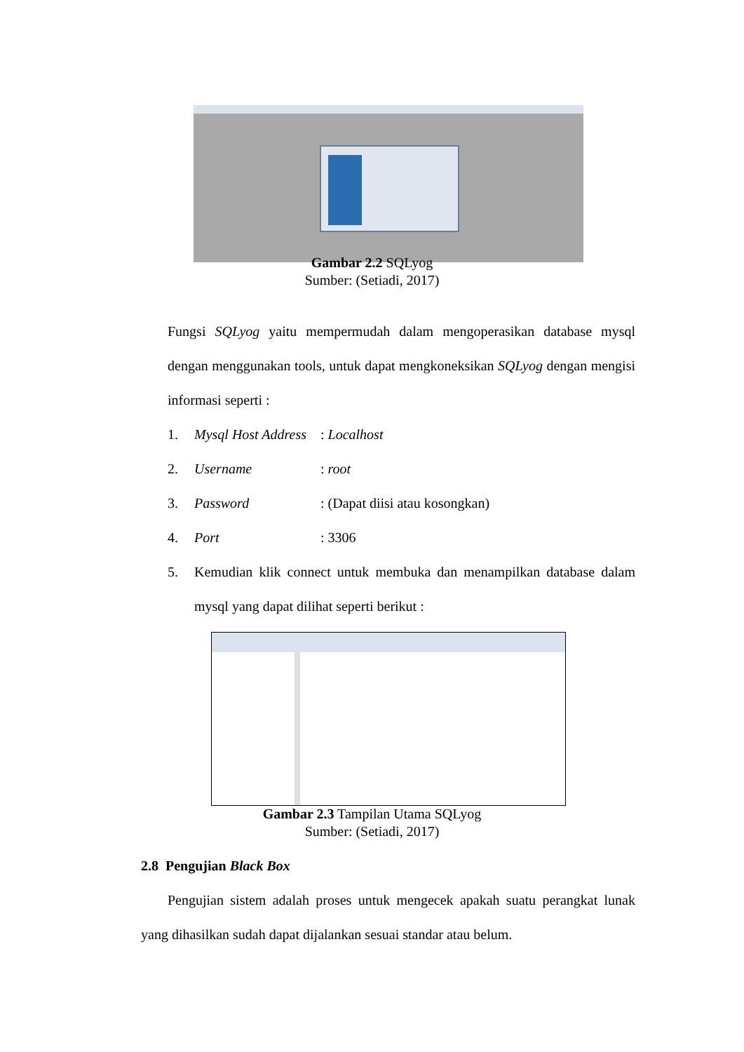Gambar 2.2 SQLyog
Sumber: (Setiadi, 2017)
Fungsi SQLyog yaitu mempermudah dalam mengoperasikan database mysql dengan menggunakan tools, untuk dapat mengkoneksikan SQLyog dengan mengisi informasi seperti :
1. Mysql Host Address: Localhost
2. Username: root
3. Password: (Dapat diisi atau kosongkan)
4. Port: 3306
5. Kemudian klik connect untuk membuka dan menampilkan database dalam mysql yang dapat dilihat seperti berikut :
Gambar 2.3 Tampilan Utama SQLyog
Sumber: (Setiadi, 2017)
2.8 Pengujian Black Box
Pengujian sistem adalah proses untuk mengecek apakah suatu perangkat lunak yang dihasilkan sudah dapat dijalankan sesuai standar atau belum.